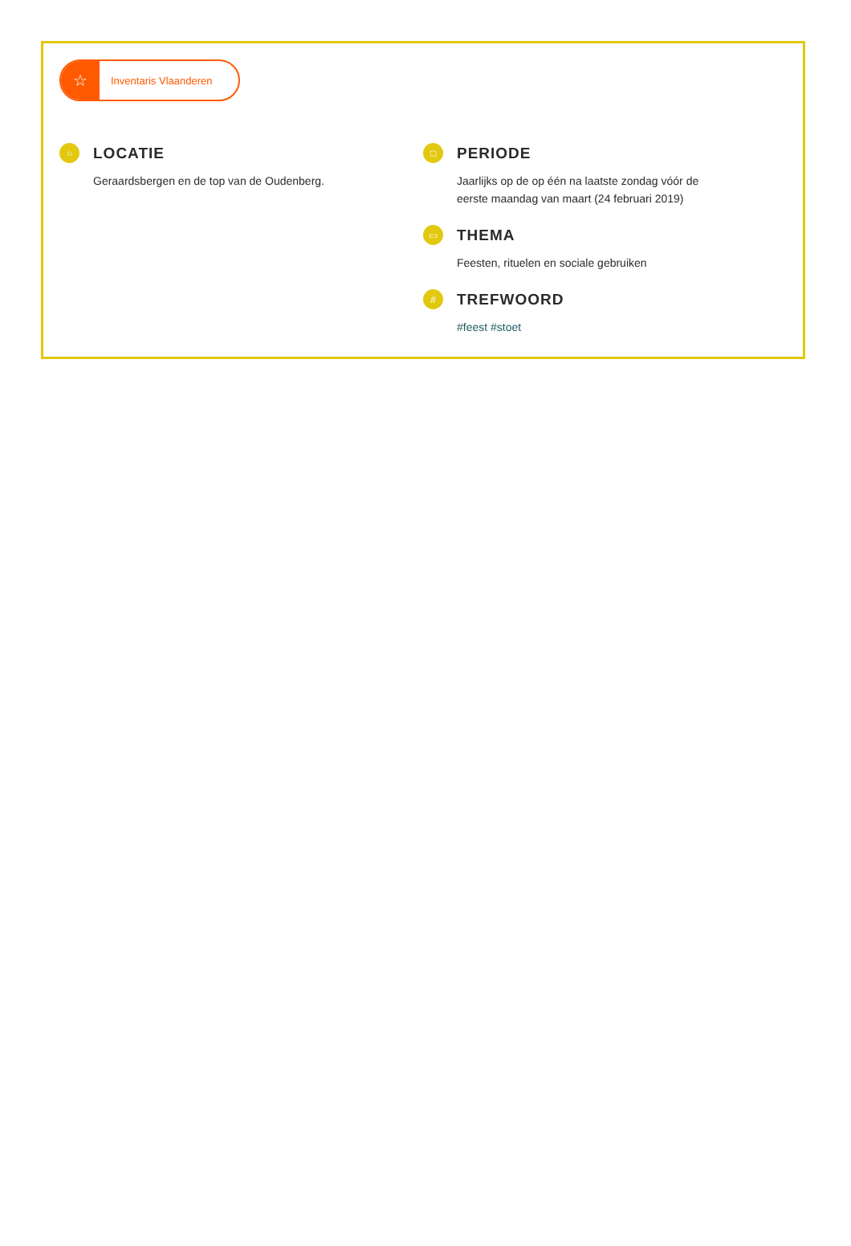☆
Inventaris Vlaanderen
○
LOCATIE
Geraardsbergen en de top van de Oudenberg.
□
PERIODE
Jaarlijks op de op één na laatste zondag vóór de eerste maandag van maart (24 februari 2019)
▭
THEMA
Feesten, rituelen en sociale gebruiken
#
TREFWOORD
#feest #stoet